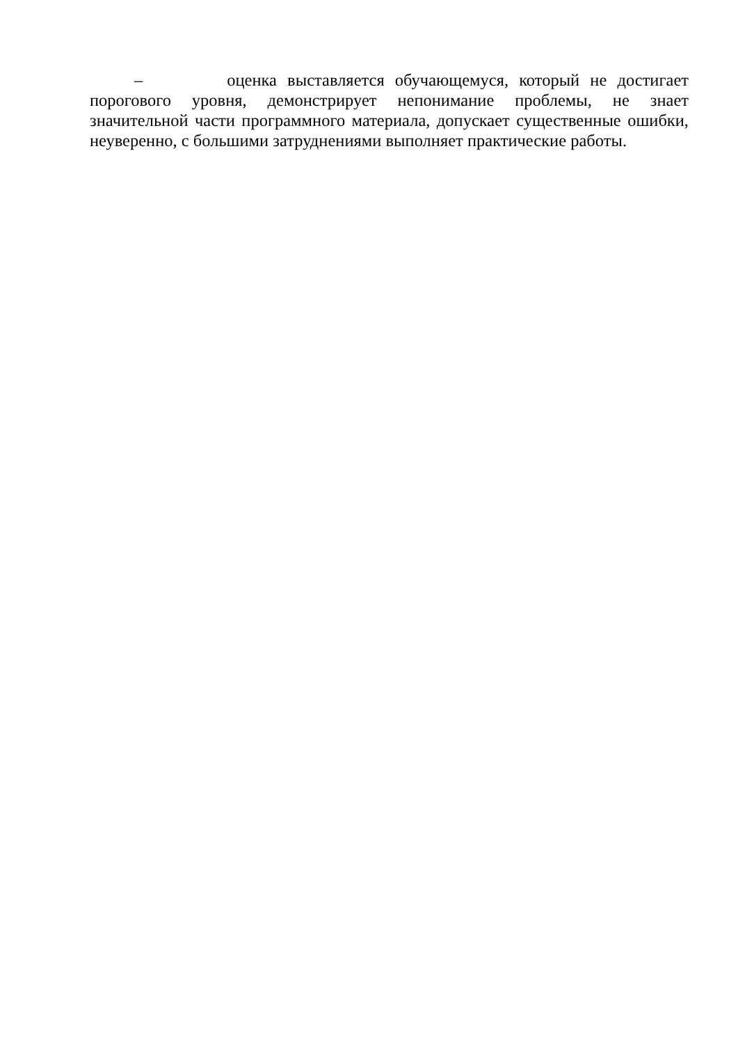– оценка выставляется обучающемуся, который не достигает порогового уровня, демонстрирует непонимание проблемы, не знает значительной части программного материала, допускает существенные ошибки, неуверенно, с большими затруднениями выполняет практические работы.